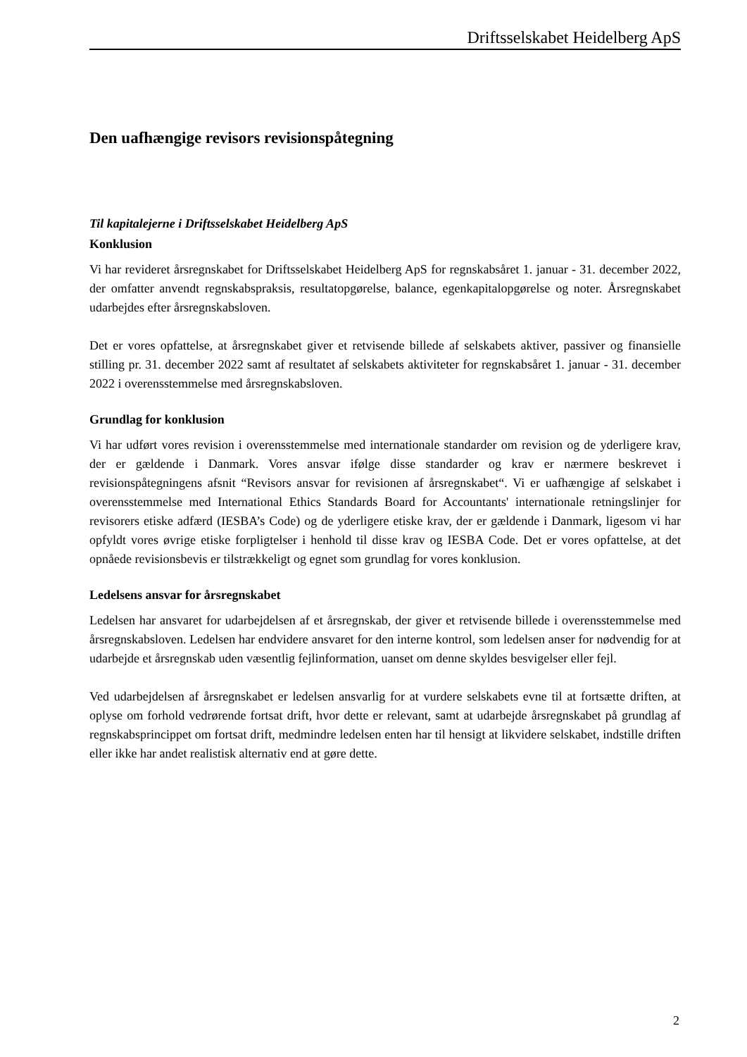Driftsselskabet Heidelberg ApS
Den uafhængige revisors revisionspåtegning
Til kapitalejerne i Driftsselskabet Heidelberg ApS
Konklusion
Vi har revideret årsregnskabet for Driftsselskabet Heidelberg ApS for regnskabsåret 1. januar - 31. december 2022, der omfatter anvendt regnskabspraksis, resultatopgørelse, balance, egenkapitalopgørelse og noter. Årsregnskabet udarbejdes efter årsregnskabsloven.
Det er vores opfattelse, at årsregnskabet giver et retvisende billede af selskabets aktiver, passiver og finansielle stilling pr. 31. december 2022 samt af resultatet af selskabets aktiviteter for regnskabsåret 1. januar - 31. december 2022 i overensstemmelse med årsregnskabsloven.
Grundlag for konklusion
Vi har udført vores revision i overensstemmelse med internationale standarder om revision og de yderligere krav, der er gældende i Danmark. Vores ansvar ifølge disse standarder og krav er nærmere beskrevet i revisionspåtegningens afsnit “Revisors ansvar for revisionen af årsregnskabet“. Vi er uafhængige af selskabet i overensstemmelse med International Ethics Standards Board for Accountants' internationale retningslinjer for revisorers etiske adfærd (IESBA’s Code) og de yderligere etiske krav, der er gældende i Danmark, ligesom vi har opfyldt vores øvrige etiske forpligtelser i henhold til disse krav og IESBA Code. Det er vores opfattelse, at det opnåede revisionsbevis er tilstrækkeligt og egnet som grundlag for vores konklusion.
Ledelsens ansvar for årsregnskabet
Ledelsen har ansvaret for udarbejdelsen af et årsregnskab, der giver et retvisende billede i overensstemmelse med årsregnskabsloven. Ledelsen har endvidere ansvaret for den interne kontrol, som ledelsen anser for nødvendig for at udarbejde et årsregnskab uden væsentlig fejlinformation, uanset om denne skyldes besvigelser eller fejl.
Ved udarbejdelsen af årsregnskabet er ledelsen ansvarlig for at vurdere selskabets evne til at fortsætte driften, at oplyse om forhold vedrørende fortsat drift, hvor dette er relevant, samt at udarbejde årsregnskabet på grundlag af regnskabsprincippet om fortsat drift, medmindre ledelsen enten har til hensigt at likvidere selskabet, indstille driften eller ikke har andet realistisk alternativ end at gøre dette.
2